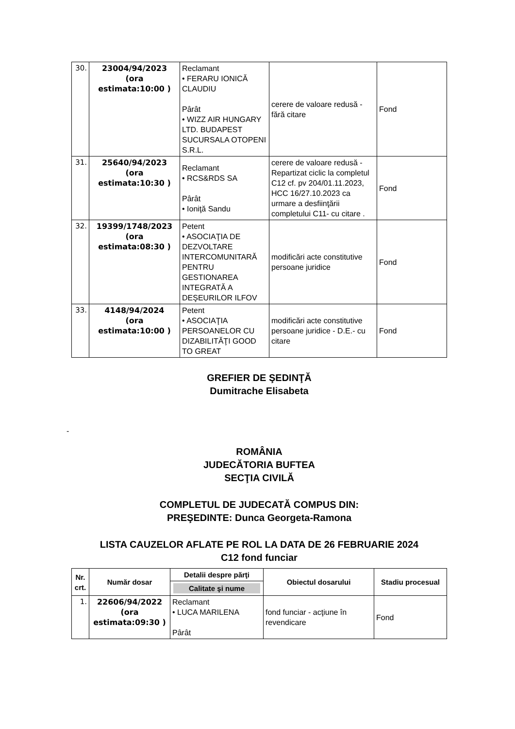| 30. | 23004/94/2023 (ora estimata:10:00 ) | Reclamant • FERARU IONICĂ CLAUDIU Pârât • WIZZ AIR HUNGARY LTD. BUDAPEST SUCURSALA OTOPENI S.R.L. | cerere de valoare redusă - fără citare | Fond |
| 31. | 25640/94/2023 (ora estimata:10:30 ) | Reclamant • RCS&RDS SA Pârât • Ioniţă Sandu | cerere de valoare redusă - Repartizat ciclic la completul C12 cf. pv 204/01.11.2023, HCC 16/27.10.2023 ca urmare a desfiinţării completului C11- cu citare . | Fond |
| 32. | 19399/1748/2023 (ora estimata:08:30 ) | Petent • ASOCIAŢIA DE DEZVOLTARE INTERCOMUNITARĂ PENTRU GESTIONAREA INTEGRATĂ A DEŞEURILOR ILFOV | modificări acte constitutive persoane juridice | Fond |
| 33. | 4148/94/2024 (ora estimata:10:00 ) | Petent • ASOCIAŢIA PERSOANELOR CU DIZABILITĂŢI GOOD TO GREAT | modificări acte constitutive persoane juridice - D.E.- cu citare | Fond |
GREFIER DE ŞEDINŢĂ
Dumitrache Elisabeta
-
ROMÂNIA
JUDECĂTORIA BUFTEA
SECŢIA CIVILĂ
COMPLETUL DE JUDECATĂ COMPUS DIN:
PREŞEDINTE: Dunca Georgeta-Ramona
LISTA CAUZELOR AFLATE PE ROL LA DATA DE 26 FEBRUARIE 2024
C12 fond funciar
| Nr. crt. | Număr dosar | Detalii despre părţi | Obiectul dosarului | Stadiu procesual |
| --- | --- | --- | --- | --- |
| | | Calitate şi nume | | |
| 1. | 22606/94/2022 (ora estimata:09:30 ) | Reclamant • LUCA MARILENA Pârât | fond funciar - acţiune în revendicare | Fond |